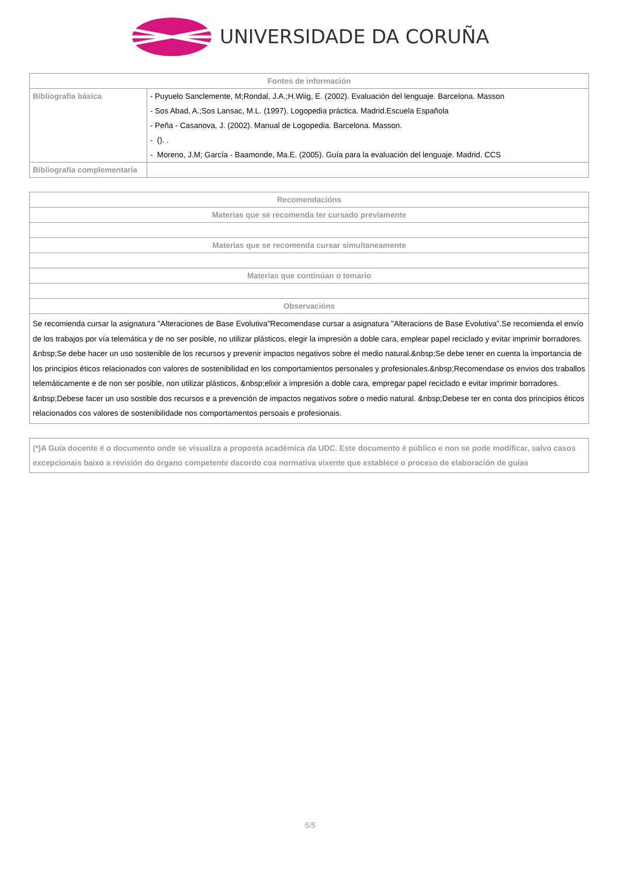UNIVERSIDADE DA CORUÑA
| Fontes de información | |
| --- | --- |
| Bibliografía básica | - Puyuelo Sanclemente, M;Rondal, J.A.;H.Wiig, E. (2002). Evaluación del lenguaje. Barcelona. Masson - Sos Abad, A.;Sos Lansac, M.L. (1997). Logopedia práctica. Madrid.Escuela Española - Peña - Casanova, J. (2002). Manual de Logopedia. Barcelona. Masson. - (). . - Moreno, J.M; García - Baamonde, Ma.E. (2005). Guía para la evaluación del lenguaje. Madrid. CCS |
| Bibliografía complementaria | |
| Recomendacións |
| --- |
| Materias que se recomenda ter cursado previamente |
| Materias que se recomenda cursar simultaneamente |
| Materias que continúan o temario |
| Observacións |
| Se recomienda cursar la asignatura "Alteraciones de Base Evolutiva"Recomendase cursar a asignatura "Alteracions de Base Evolutiva".Se recomienda el envío de los trabajos por vía telemática y de no ser posible, no utilizar plásticos, elegir la impresión a doble cara, emplear papel reciclado y evitar imprimir borradores. &nbsp;Se debe hacer un uso sostenible de los recursos y prevenir impactos negativos sobre el medio natural.&nbsp;Se debe tener en cuenta la importancia de los principios éticos relacionados con valores de sostenibilidad en los comportamientos personales y profesionales.&nbsp;Recomendase os envios dos traballos telemáticamente e de non ser posible, non utilizar plásticos, &nbsp;elixir a impresión a doble cara, empregar papel reciclado e evitar imprimir borradores. &nbsp;Debese facer un uso sostible dos recursos e a prevención de impactos negativos sobre o medio natural. &nbsp;Debese ter en conta dos principios éticos relacionados cos valores de sostenibilidade nos comportamentos persoais e profesionais. |
| (*)A Guía docente é o documento onde se visualiza a proposta académica da UDC. Este documento é público e non se pode modificar, salvo casos excepcionais baixo a revisión do órgano competente dacordo coa normativa vixente que establece o proceso de elaboración de guías |
5/5